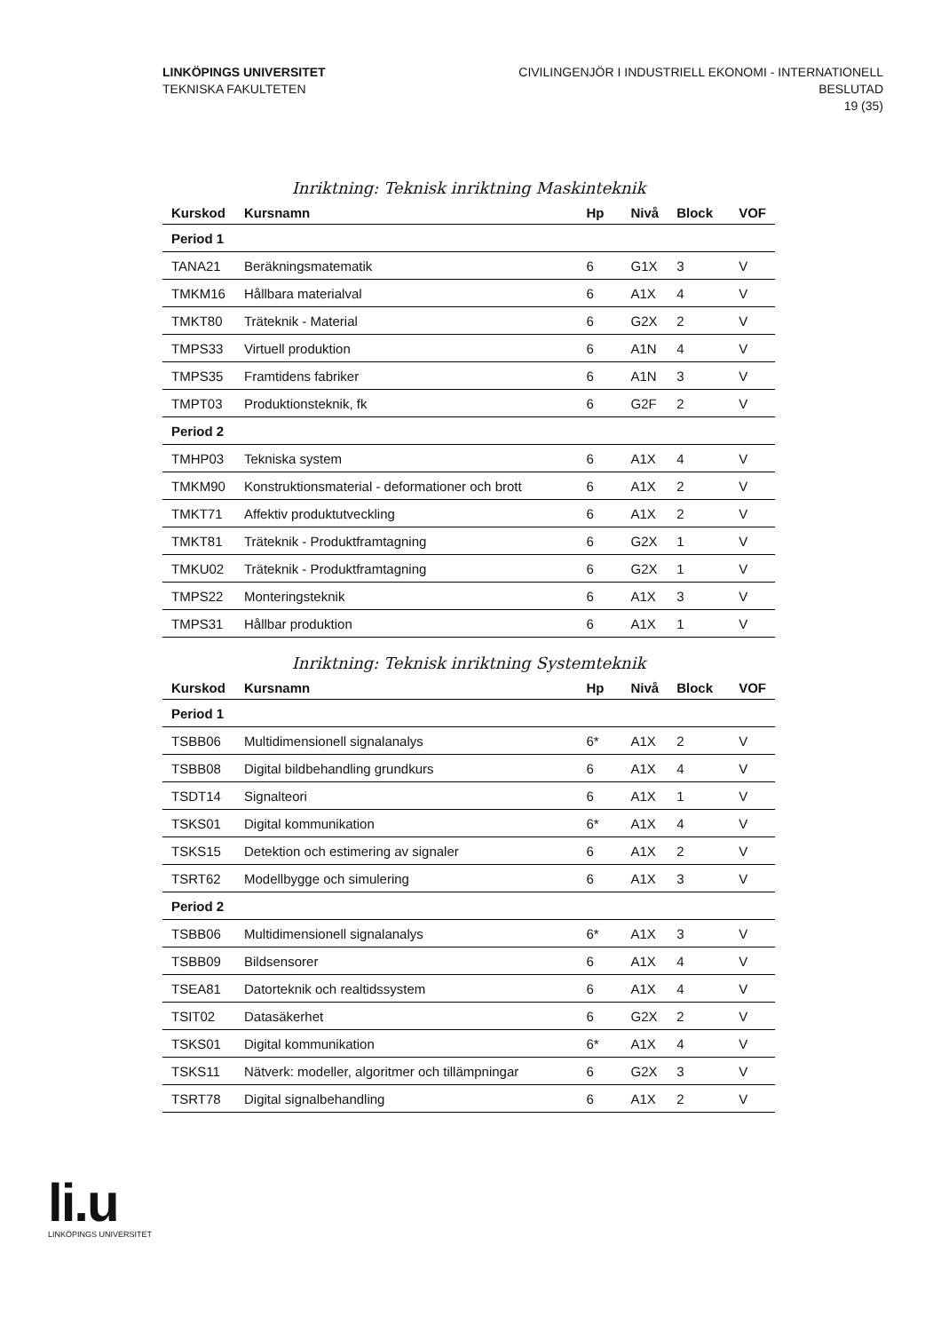LINKÖPINGS UNIVERSITET
TEKNISKA FAKULTETEN
CIVILINGENJÖR I INDUSTRIELL EKONOMI - INTERNATIONELL
BESLUTAD
19 (35)
Inriktning: Teknisk inriktning Maskinteknik
| Kurskod | Kursnamn | Hp | Nivå | Block | VOF |
| --- | --- | --- | --- | --- | --- |
| Period 1 | | | | | |
| TANA21 | Beräkningsmatematik | 6 | G1X | 3 | V |
| TMKM16 | Hållbara materialval | 6 | A1X | 4 | V |
| TMKT80 | Träteknik - Material | 6 | G2X | 2 | V |
| TMPS33 | Virtuell produktion | 6 | A1N | 4 | V |
| TMPS35 | Framtidens fabriker | 6 | A1N | 3 | V |
| TMPT03 | Produktionsteknik, fk | 6 | G2F | 2 | V |
| Period 2 | | | | | |
| TMHP03 | Tekniska system | 6 | A1X | 4 | V |
| TMKM90 | Konstruktionsmaterial - deformationer och brott | 6 | A1X | 2 | V |
| TMKT71 | Affektiv produktutveckling | 6 | A1X | 2 | V |
| TMKT81 | Träteknik - Produktframtagning | 6 | G2X | 1 | V |
| TMKU02 | Träteknik - Produktframtagning | 6 | G2X | 1 | V |
| TMPS22 | Monteringsteknik | 6 | A1X | 3 | V |
| TMPS31 | Hållbar produktion | 6 | A1X | 1 | V |
Inriktning: Teknisk inriktning Systemteknik
| Kurskod | Kursnamn | Hp | Nivå | Block | VOF |
| --- | --- | --- | --- | --- | --- |
| Period 1 | | | | | |
| TSBB06 | Multidimensionell signalanalys | 6* | A1X | 2 | V |
| TSBB08 | Digital bildbehandling grundkurs | 6 | A1X | 4 | V |
| TSDT14 | Signalteori | 6 | A1X | 1 | V |
| TSKS01 | Digital kommunikation | 6* | A1X | 4 | V |
| TSKS15 | Detektion och estimering av signaler | 6 | A1X | 2 | V |
| TSRT62 | Modellbygge och simulering | 6 | A1X | 3 | V |
| Period 2 | | | | | |
| TSBB06 | Multidimensionell signalanalys | 6* | A1X | 3 | V |
| TSBB09 | Bildsensorer | 6 | A1X | 4 | V |
| TSEA81 | Datorteknik och realtidssystem | 6 | A1X | 4 | V |
| TSIT02 | Datasäkerhet | 6 | G2X | 2 | V |
| TSKS01 | Digital kommunikation | 6* | A1X | 4 | V |
| TSKS11 | Nätverk: modeller, algoritmer och tillämpningar | 6 | G2X | 3 | V |
| TSRT78 | Digital signalbehandling | 6 | A1X | 2 | V |
li.u
LINKÖPINGS UNIVERSITET